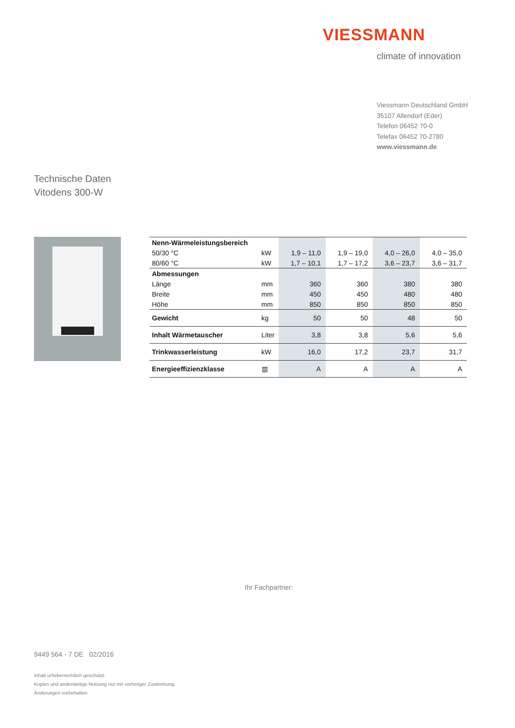VIESSMANN
climate of innovation
Viessmann Deutschland GmbH
35107 Allendorf (Eder)
Telefon 06452 70-0
Telefax 06452 70-2780
www.viessmann.de
Technische Daten
Vitodens 300-W
| Nenn-Wärmeleistungsbereich | | | | | |
| 50/30 °C | kW | 1,9 – 11,0 | 1,9 – 19,0 | 4,0 – 26,0 | 4,0 – 35,0 |
| 80/60 °C | kW | 1,7 – 10,1 | 1,7 – 17,2 | 3,6 – 23,7 | 3,6 – 31,7 |
| Abmessungen | | | | | |
| Länge | mm | 360 | 360 | 380 | 380 |
| Breite | mm | 450 | 450 | 480 | 480 |
| Höhe | mm | 850 | 850 | 850 | 850 |
| Gewicht | kg | 50 | 50 | 48 | 50 |
| Inhalt Wärmetauscher | Liter | 3,8 | 3,8 | 5,6 | 5,6 |
| Trinkwasserleistung | kW | 16,0 | 17,2 | 23,7 | 31,7 |
| Energieeffizienzklasse | ▥ | A | A | A | A |
Ihr Fachpartner:
9449 564 - 7 DE 02/2016
Inhalt urheberrechtlich geschützt.
Kopien und anderweitige Nutzung nur mit vorheriger Zustimmung.
Änderungen vorbehalten.